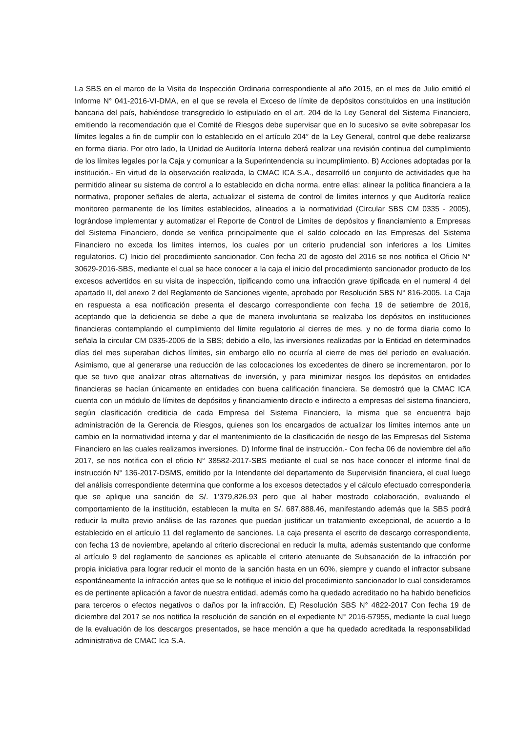La SBS en el marco de la Visita de Inspección Ordinaria correspondiente al año 2015, en el mes de Julio emitió el Informe N° 041-2016-VI-DMA, en el que se revela el Exceso de límite de depósitos constituidos en una institución bancaria del país, habiéndose transgredido lo estipulado en el art. 204 de la Ley General del Sistema Financiero, emitiendo la recomendación que el Comité de Riesgos debe supervisar que en lo sucesivo se evite sobrepasar los límites legales a fin de cumplir con lo establecido en el artículo 204° de la Ley General, control que debe realizarse en forma diaria. Por otro lado, la Unidad de Auditoría Interna deberá realizar una revisión continua del cumplimiento de los límites legales por la Caja y comunicar a la Superintendencia su incumplimiento. B) Acciones adoptadas por la institución.- En virtud de la observación realizada, la CMAC ICA S.A., desarrolló un conjunto de actividades que ha permitido alinear su sistema de control a lo establecido en dicha norma, entre ellas: alinear la política financiera a la normativa, proponer señales de alerta, actualizar el sistema de control de limites internos y que Auditoría realice monitoreo permanente de los límites establecidos, alineados a la normatividad (Circular SBS CM 0335 - 2005), lográndose implementar y automatizar el Reporte de Control de Limites de depósitos y financiamiento a Empresas del Sistema Financiero, donde se verifica principalmente que el saldo colocado en las Empresas del Sistema Financiero no exceda los limites internos, los cuales por un criterio prudencial son inferiores a los Limites regulatorios. C) Inicio del procedimiento sancionador. Con fecha 20 de agosto del 2016 se nos notifica el Oficio N° 30629-2016-SBS, mediante el cual se hace conocer a la caja el inicio del procedimiento sancionador producto de los excesos advertidos en su visita de inspección, tipificando como una infracción grave tipificada en el numeral 4 del apartado II, del anexo 2 del Reglamento de Sanciones vigente, aprobado por Resolución SBS N° 816-2005. La Caja en respuesta a esa notificación presenta el descargo correspondiente con fecha 19 de setiembre de 2016, aceptando que la deficiencia se debe a que de manera involuntaria se realizaba los depósitos en instituciones financieras contemplando el cumplimiento del límite regulatorio al cierres de mes, y no de forma diaria como lo señala la circular CM 0335-2005 de la SBS; debido a ello, las inversiones realizadas por la Entidad en determinados días del mes superaban dichos límites, sin embargo ello no ocurría al cierre de mes del período en evaluación. Asimismo, que al generarse una reducción de las colocaciones los excedentes de dinero se incrementaron, por lo que se tuvo que analizar otras alternativas de inversión, y para minimizar riesgos los depósitos en entidades financieras se hacían únicamente en entidades con buena calificación financiera. Se demostró que la CMAC ICA cuenta con un módulo de límites de depósitos y financiamiento directo e indirecto a empresas del sistema financiero, según clasificación crediticia de cada Empresa del Sistema Financiero, la misma que se encuentra bajo administración de la Gerencia de Riesgos, quienes son los encargados de actualizar los límites internos ante un cambio en la normatividad interna y dar el mantenimiento de la clasificación de riesgo de las Empresas del Sistema Financiero en las cuales realizamos inversiones. D) Informe final de instrucción.- Con fecha 06 de noviembre del año 2017, se nos notifica con el oficio N° 38582-2017-SBS mediante el cual se nos hace conocer el informe final de instrucción N° 136-2017-DSMS, emitido por la Intendente del departamento de Supervisión financiera, el cual luego del análisis correspondiente determina que conforme a los excesos detectados y el cálculo efectuado correspondería que se aplique una sanción de S/. 1’379,826.93 pero que al haber mostrado colaboración, evaluando el comportamiento de la institución, establecen la multa en S/. 687,888.46, manifestando además que la SBS podrá reducir la multa previo análisis de las razones que puedan justificar un tratamiento excepcional, de acuerdo a lo establecido en el artículo 11 del reglamento de sanciones. La caja presenta el escrito de descargo correspondiente, con fecha 13 de noviembre, apelando al criterio discrecional en reducir la multa, además sustentando que conforme al artículo 9 del reglamento de sanciones es aplicable el criterio atenuante de Subsanación de la infracción por propia iniciativa para lograr reducir el monto de la sanción hasta en un 60%, siempre y cuando el infractor subsane espontáneamente la infracción antes que se le notifique el inicio del procedimiento sancionador lo cual consideramos es de pertinente aplicación a favor de nuestra entidad, además como ha quedado acreditado no ha habido beneficios para terceros o efectos negativos o daños por la infracción. E) Resolución SBS N° 4822-2017 Con fecha 19 de diciembre del 2017 se nos notifica la resolución de sanción en el expediente N° 2016-57955, mediante la cual luego de la evaluación de los descargos presentados, se hace mención a que ha quedado acreditada la responsabilidad administrativa de CMAC Ica S.A.